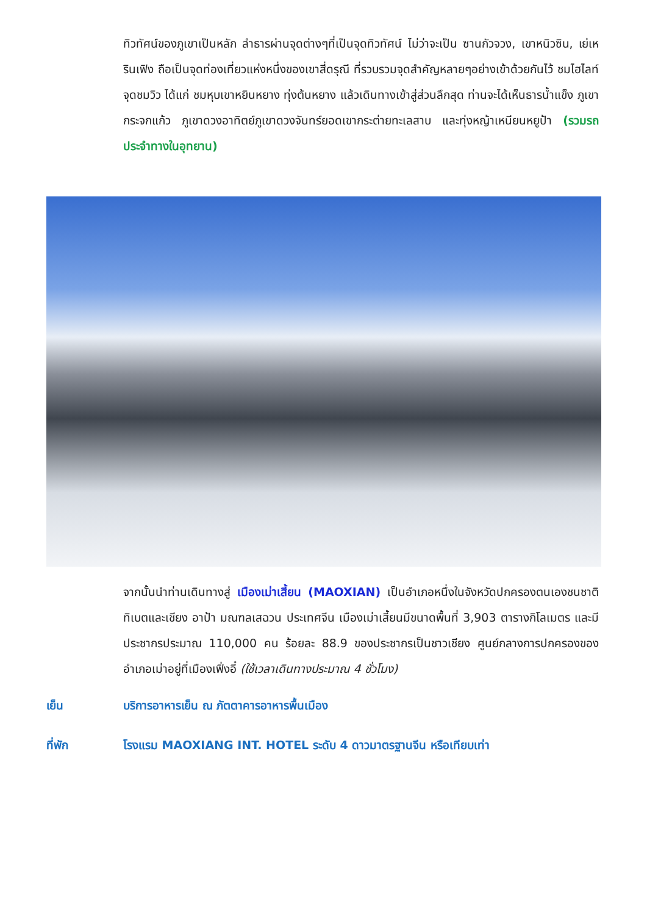ทิวทัศน์ของภูเขาเป็นหลัก ลำธารผ่านจุดต่างๆที่เป็นจุดทิวทัศน์ ไม่ว่าจะเป็น ซานกัวจวง, เขาหนิวซิน, เย่เหรินเฟิง ถือเป็นจุดท่องเที่ยวแห่งหนึ่งของเขาสี่ดรุณี ที่รวบรวมจุดสำคัญหลายๆอย่างเข้าด้วยกันไว้ ชมไฮไลท์จุดชมวิว ได้แก่ ชมหุบเขาหยินหยาง ทุ่งต้นหยาง แล้วเดินทางเข้าสู่ส่วนลึกสุด ท่านจะได้เห็นธารน้ำแข็ง ภูเขากระจกแก้ว ภูเขาดวงอาทิตย์ภูเขาดวงจันทร์ยอดเขากระต่ายทะเลสาบ และทุ่งหญ้าเหนียนหยูป้า (รวมรถประจำทางในอุทยาน)
จากนั้นนำท่านเดินทางสู่ เมืองเม่าเสี้ยน (MAOXIAN) เป็นอำเภอหนึ่งในจังหวัดปกครองตนเองชนชาติทิเบตและเชียง อาป้า มณฑลเสฉวน ประเทศจีน เมืองเม่าเสี้ยนมีขนาดพื้นที่ 3,903 ตารางกิโลเมตร และมีประชากรประมาณ 110,000 คน ร้อยละ 88.9 ของประชากรเป็นชาวเชียง ศูนย์กลางการปกครองของอำเภอเม่าอยู่ที่เมืองเฟิ่งอี๋ (ใช้เวลาเดินทางประมาณ 4 ชั่วโมง)
เย็น บริการอาหารเย็น ณ ภัตตาคารอาหารพื้นเมือง
ที่พัก โรงแรม MAOXIANG INT. HOTEL ระดับ 4 ดาวมาตรฐานจีน หรือเทียบเท่า